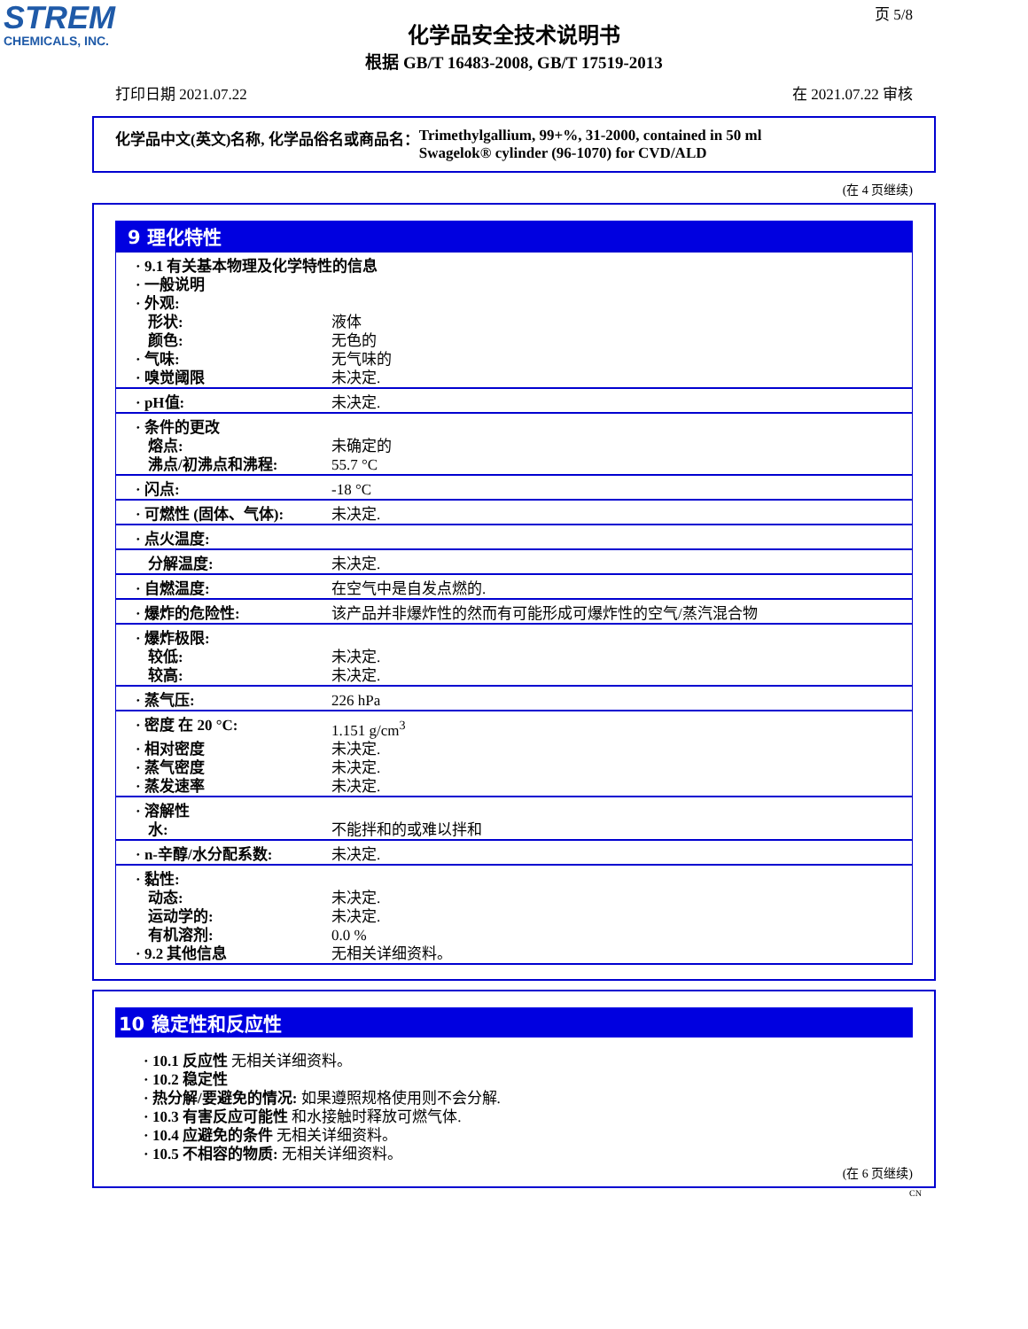STREM
CHEMICALS, INC.
页 5/8
化学品安全技术说明书
根据 GB/T 16483-2008, GB/T 17519-2013
打印日期 2021.07.22 在 2021.07.22 审核
化学品中文(英文)名称, 化学品俗名或商品名： Trimethylgallium, 99+%, 31-2000, contained in 50 ml
Swagelok® cylinder (96-1070) for CVD/ALD
(在 4 页继续)
9 理化特性
| · 9.1 有关基本物理及化学特性的信息 · 一般说明 · 外观: | |
| 形状: | 液体 |
| 颜色: | 无色的 |
| · 气味: | 无气味的 |
| · 嗅觉阈限 | 未决定. |
| · pH值: | 未决定. |
| · 条件的更改 | |
| 熔点: | 未确定的 |
| 沸点/初沸点和沸程: | 55.7 °C |
| · 闪点: | -18 °C |
| · 可燃性 (固体、气体): | 未决定. |
| · 点火温度: | |
| 分解温度: | 未决定. |
| · 自燃温度: | 在空气中是自发点燃的. |
| · 爆炸的危险性: | 该产品并非爆炸性的然而有可能形成可爆炸性的空气/蒸汽混合物 |
| · 爆炸极限: | |
| 较低: | 未决定. |
| 较高: | 未决定. |
| · 蒸气压: | 226 hPa |
| · 密度 在 20 °C: | 1.151 g/cm<sup>3</sup> |
| · 相对密度 | 未决定. |
| · 蒸气密度 | 未决定. |
| · 蒸发速率 | 未决定. |
| · 溶解性 | |
| 水: | 不能拌和的或难以拌和 |
| · n-辛醇/水分配系数: | 未决定. |
| · 黏性: | |
| 动态: | 未决定. |
| 运动学的: | 未决定. |
| 有机溶剂: | 0.0 % |
| · 9.2 其他信息 | 无相关详细资料。 |
10 稳定性和反应性
· 10.1 反应性 无相关详细资料。
· 10.2 稳定性
· 热分解/要避免的情况: 如果遵照规格使用则不会分解.
· 10.3 有害反应可能性 和水接触时释放可燃气体.
· 10.4 应避免的条件 无相关详细资料。
· 10.5 不相容的物质: 无相关详细资料。
(在 6 页继续)
CN